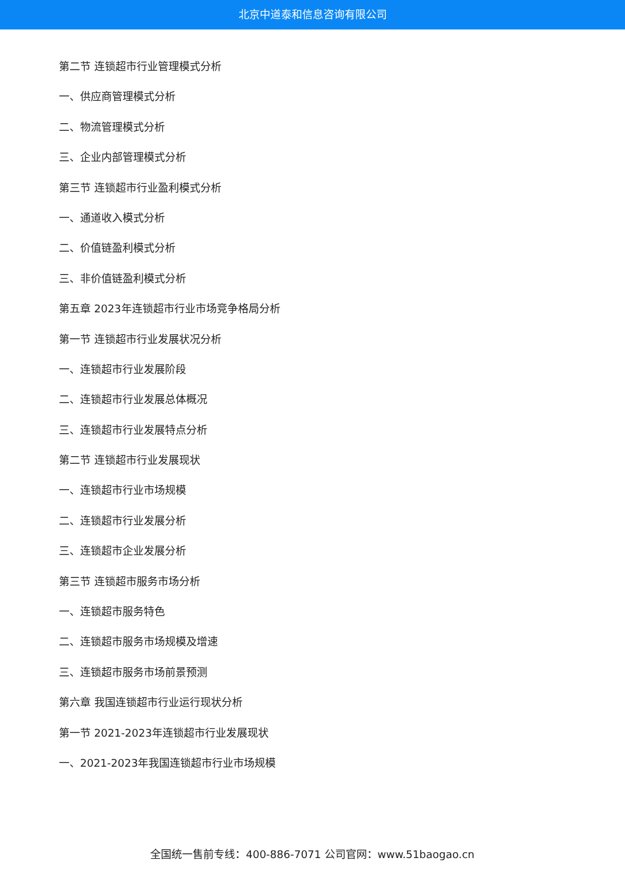北京中道泰和信息咨询有限公司
第二节 连锁超市行业管理模式分析
一、供应商管理模式分析
二、物流管理模式分析
三、企业内部管理模式分析
第三节 连锁超市行业盈利模式分析
一、通道收入模式分析
二、价值链盈利模式分析
三、非价值链盈利模式分析
第五章 2023年连锁超市行业市场竞争格局分析
第一节 连锁超市行业发展状况分析
一、连锁超市行业发展阶段
二、连锁超市行业发展总体概况
三、连锁超市行业发展特点分析
第二节 连锁超市行业发展现状
一、连锁超市行业市场规模
二、连锁超市行业发展分析
三、连锁超市企业发展分析
第三节 连锁超市服务市场分析
一、连锁超市服务特色
二、连锁超市服务市场规模及增速
三、连锁超市服务市场前景预测
第六章 我国连锁超市行业运行现状分析
第一节 2021-2023年连锁超市行业发展现状
一、2021-2023年我国连锁超市行业市场规模
全国统一售前专线：400-886-7071 公司官网：www.51baogao.cn